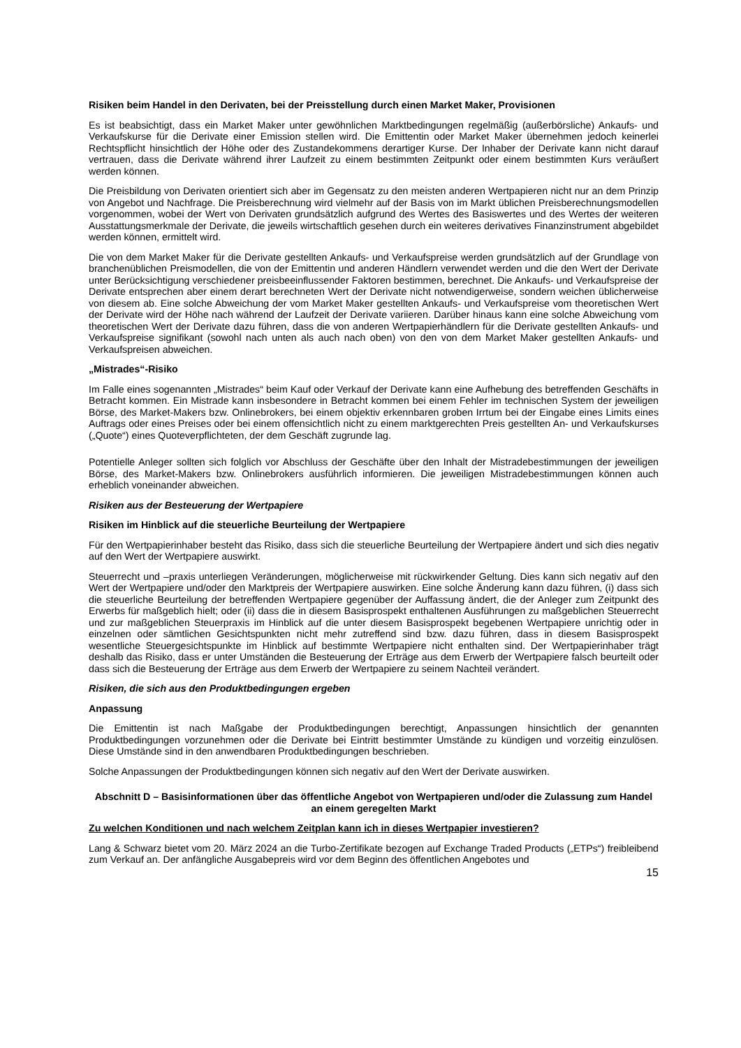Risiken beim Handel in den Derivaten, bei der Preisstellung durch einen Market Maker, Provisionen
Es ist beabsichtigt, dass ein Market Maker unter gewöhnlichen Marktbedingungen regelmäßig (außerbörsliche) Ankaufs- und Verkaufskurse für die Derivate einer Emission stellen wird. Die Emittentin oder Market Maker übernehmen jedoch keinerlei Rechtspflicht hinsichtlich der Höhe oder des Zustandekommens derartiger Kurse. Der Inhaber der Derivate kann nicht darauf vertrauen, dass die Derivate während ihrer Laufzeit zu einem bestimmten Zeitpunkt oder einem bestimmten Kurs veräußert werden können.
Die Preisbildung von Derivaten orientiert sich aber im Gegensatz zu den meisten anderen Wertpapieren nicht nur an dem Prinzip von Angebot und Nachfrage. Die Preisberechnung wird vielmehr auf der Basis von im Markt üblichen Preisberechnungsmodellen vorgenommen, wobei der Wert von Derivaten grundsätzlich aufgrund des Wertes des Basiswertes und des Wertes der weiteren Ausstattungsmerkmale der Derivate, die jeweils wirtschaftlich gesehen durch ein weiteres derivatives Finanzinstrument abgebildet werden können, ermittelt wird.
Die von dem Market Maker für die Derivate gestellten Ankaufs- und Verkaufspreise werden grundsätzlich auf der Grundlage von branchenüblichen Preismodellen, die von der Emittentin und anderen Händlern verwendet werden und die den Wert der Derivate unter Berücksichtigung verschiedener preisbeeinflussender Faktoren bestimmen, berechnet. Die Ankaufs- und Verkaufspreise der Derivate entsprechen aber einem derart berechneten Wert der Derivate nicht notwendigerweise, sondern weichen üblicherweise von diesem ab. Eine solche Abweichung der vom Market Maker gestellten Ankaufs- und Verkaufspreise vom theoretischen Wert der Derivate wird der Höhe nach während der Laufzeit der Derivate variieren. Darüber hinaus kann eine solche Abweichung vom theoretischen Wert der Derivate dazu führen, dass die von anderen Wertpapierhändlern für die Derivate gestellten Ankaufs- und Verkaufspreise signifikant (sowohl nach unten als auch nach oben) von den von dem Market Maker gestellten Ankaufs- und Verkaufspreisen abweichen.
„Mistrades“-Risiko
Im Falle eines sogenannten „Mistrades“ beim Kauf oder Verkauf der Derivate kann eine Aufhebung des betreffenden Geschäfts in Betracht kommen. Ein Mistrade kann insbesondere in Betracht kommen bei einem Fehler im technischen System der jeweiligen Börse, des Market-Makers bzw. Onlinebrokers, bei einem objektiv erkennbaren groben Irrtum bei der Eingabe eines Limits eines Auftrags oder eines Preises oder bei einem offensichtlich nicht zu einem marktgerechten Preis gestellten An- und Verkaufskurses („Quote“) eines Quoteverpflichteten, der dem Geschäft zugrunde lag.
Potentielle Anleger sollten sich folglich vor Abschluss der Geschäfte über den Inhalt der Mistradebestimmungen der jeweiligen Börse, des Market-Makers bzw. Onlinebrokers ausführlich informieren. Die jeweiligen Mistradebestimmungen können auch erheblich voneinander abweichen.
Risiken aus der Besteuerung der Wertpapiere
Risiken im Hinblick auf die steuerliche Beurteilung der Wertpapiere
Für den Wertpapierinhaber besteht das Risiko, dass sich die steuerliche Beurteilung der Wertpapiere ändert und sich dies negativ auf den Wert der Wertpapiere auswirkt.
Steuerrecht und –praxis unterliegen Veränderungen, möglicherweise mit rückwirkender Geltung. Dies kann sich negativ auf den Wert der Wertpapiere und/oder den Marktpreis der Wertpapiere auswirken. Eine solche Änderung kann dazu führen, (i) dass sich die steuerliche Beurteilung der betreffenden Wertpapiere gegenüber der Auffassung ändert, die der Anleger zum Zeitpunkt des Erwerbs für maßgeblich hielt; oder (ii) dass die in diesem Basisprospekt enthaltenen Ausführungen zu maßgeblichen Steuerrecht und zur maßgeblichen Steuerpraxis im Hinblick auf die unter diesem Basisprospekt begebenen Wertpapiere unrichtig oder in einzelnen oder sämtlichen Gesichtspunkten nicht mehr zutreffend sind bzw. dazu führen, dass in diesem Basisprospekt wesentliche Steuergesichtspunkte im Hinblick auf bestimmte Wertpapiere nicht enthalten sind. Der Wertpapierinhaber trägt deshalb das Risiko, dass er unter Umständen die Besteuerung der Erträge aus dem Erwerb der Wertpapiere falsch beurteilt oder dass sich die Besteuerung der Erträge aus dem Erwerb der Wertpapiere zu seinem Nachteil verändert.
Risiken, die sich aus den Produktbedingungen ergeben
Anpassung
Die Emittentin ist nach Maßgabe der Produktbedingungen berechtigt, Anpassungen hinsichtlich der genannten Produktbedingungen vorzunehmen oder die Derivate bei Eintritt bestimmter Umstände zu kündigen und vorzeitig einzulösen. Diese Umstände sind in den anwendbaren Produktbedingungen beschrieben.
Solche Anpassungen der Produktbedingungen können sich negativ auf den Wert der Derivate auswirken.
Abschnitt D – Basisinformationen über das öffentliche Angebot von Wertpapieren und/oder die Zulassung zum Handel an einem geregelten Markt
Zu welchen Konditionen und nach welchem Zeitplan kann ich in dieses Wertpapier investieren?
Lang & Schwarz bietet vom 20. März 2024 an die Turbo-Zertifikate bezogen auf Exchange Traded Products („ETPs“) freibleibend zum Verkauf an. Der anfängliche Ausgabepreis wird vor dem Beginn des öffentlichen Angebotes und
15